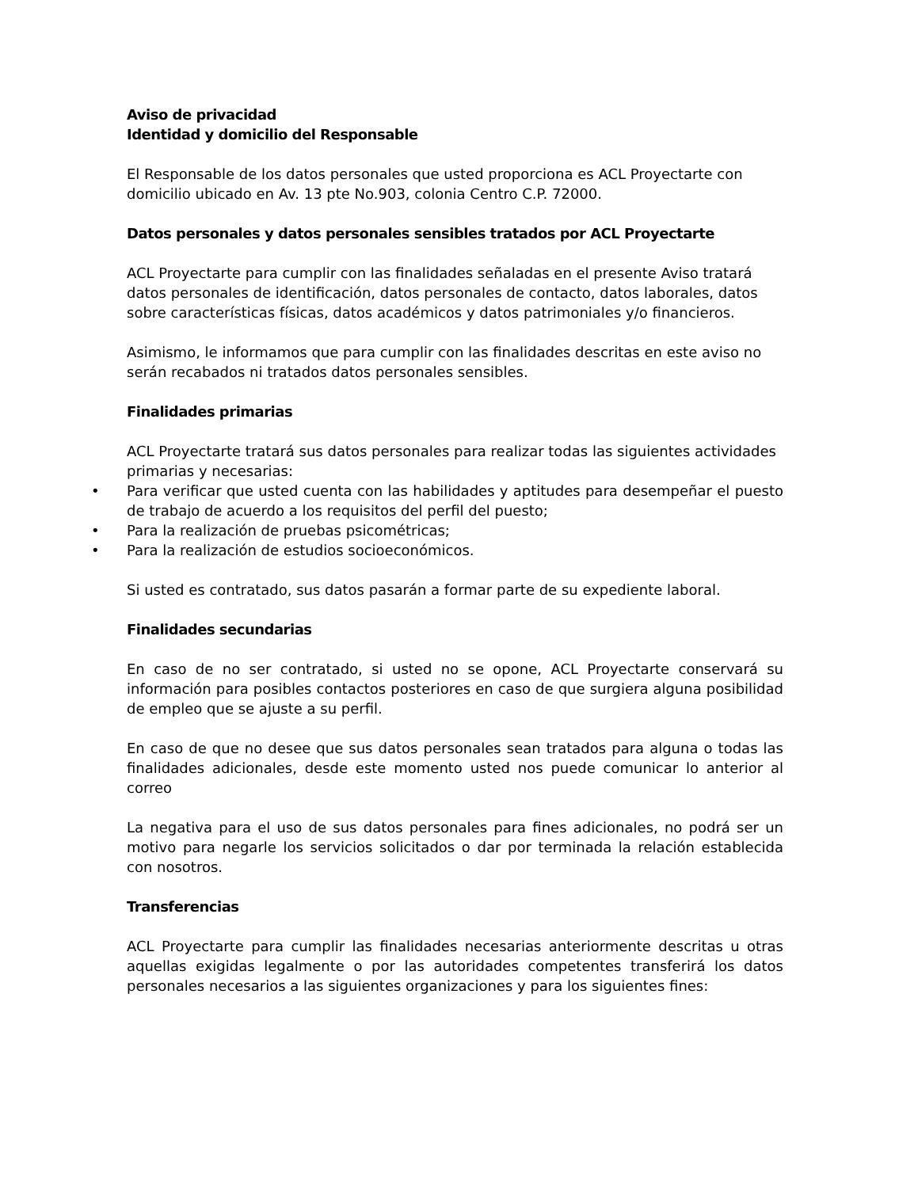Aviso de privacidad
Identidad y domicilio del Responsable
El Responsable de los datos personales que usted proporciona es ACL Proyectarte con domicilio ubicado en Av. 13 pte No.903, colonia Centro C.P. 72000.
Datos personales y datos personales sensibles tratados por ACL Proyectarte
ACL Proyectarte para cumplir con las finalidades señaladas en el presente Aviso tratará datos personales de identificación, datos personales de contacto, datos laborales, datos sobre características físicas, datos académicos y datos patrimoniales y/o financieros.
Asimismo, le informamos que para cumplir con las finalidades descritas en este aviso no serán recabados ni tratados datos personales sensibles.
Finalidades primarias
ACL Proyectarte tratará sus datos personales para realizar todas las siguientes actividades primarias y necesarias:
• Para verificar que usted cuenta con las habilidades y aptitudes para desempeñar el puesto de trabajo de acuerdo a los requisitos del perfil del puesto;
• Para la realización de pruebas psicométricas;
• Para la realización de estudios socioeconómicos.
Si usted es contratado, sus datos pasarán a formar parte de su expediente laboral.
Finalidades secundarias
En caso de no ser contratado, si usted no se opone, ACL Proyectarte conservará su información para posibles contactos posteriores en caso de que surgiera alguna posibilidad de empleo que se ajuste a su perfil.
En caso de que no desee que sus datos personales sean tratados para alguna o todas las finalidades adicionales, desde este momento usted nos puede comunicar lo anterior al correo
La negativa para el uso de sus datos personales para fines adicionales, no podrá ser un motivo para negarle los servicios solicitados o dar por terminada la relación establecida con nosotros.
Transferencias
ACL Proyectarte para cumplir las finalidades necesarias anteriormente descritas u otras aquellas exigidas legalmente o por las autoridades competentes transferirá los datos personales necesarios a las siguientes organizaciones y para los siguientes fines: